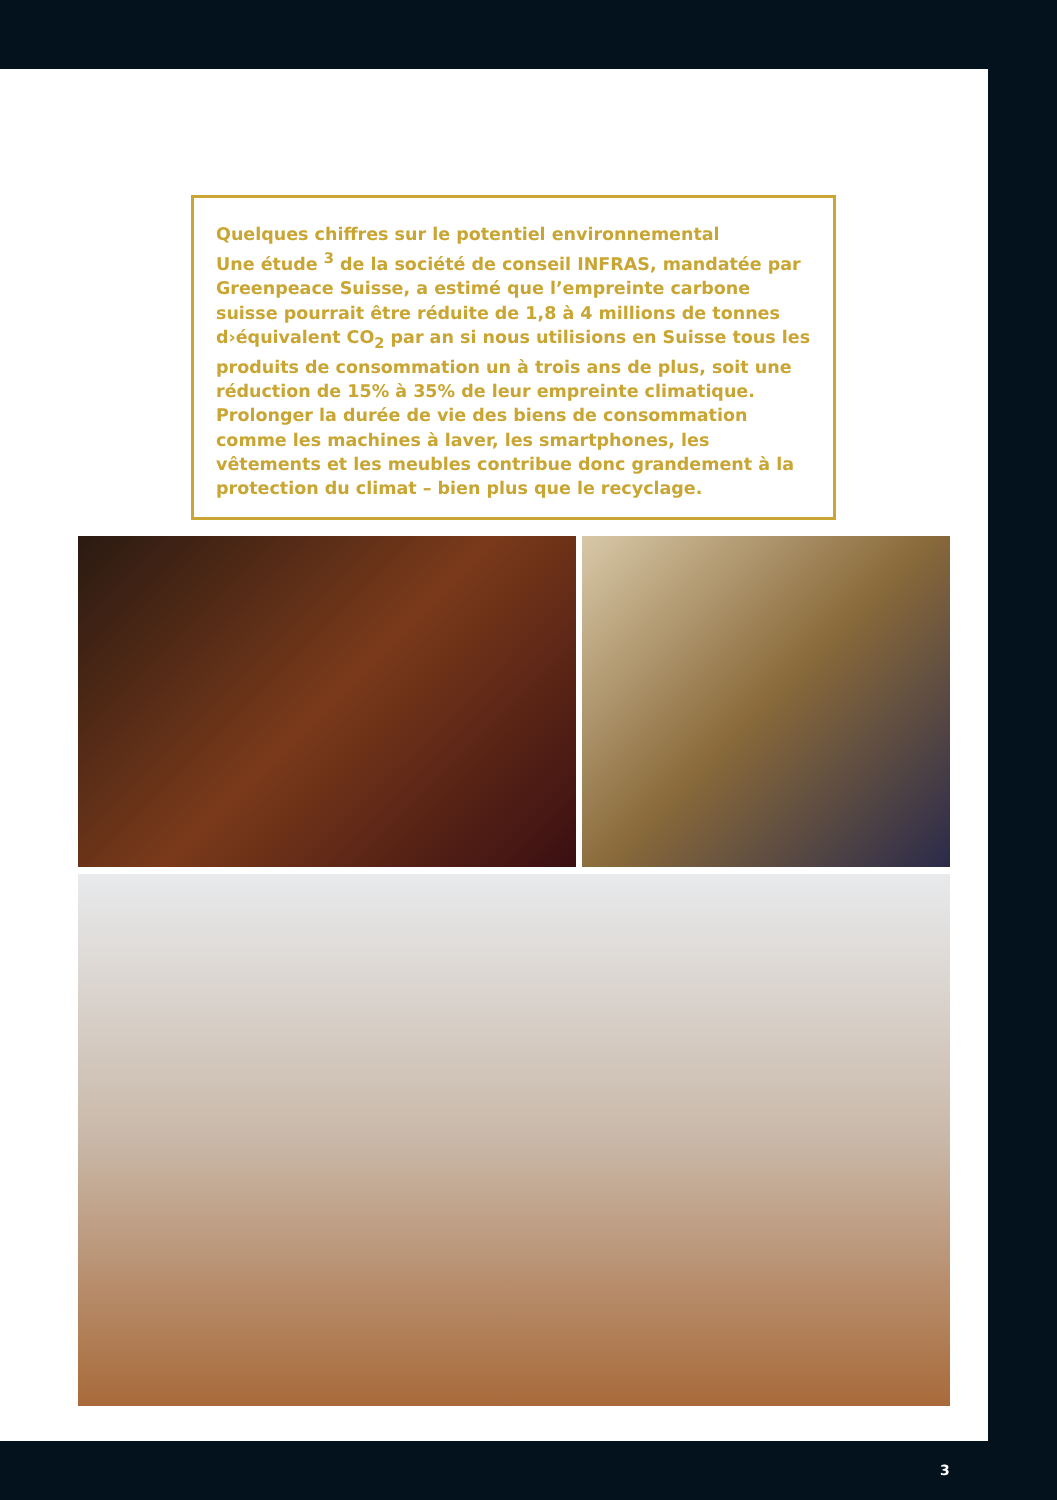Quelques chiffres sur le potentiel environnemental
Une étude <sup>3</sup> de la société de conseil INFRAS, mandatée par Greenpeace Suisse, a estimé que l’empreinte carbone suisse pourrait être réduite de 1,8 à 4 millions de tonnes d›équivalent CO<sub>2</sub> par an si nous utilisions en Suisse tous les produits de consommation un à trois ans de plus, soit une réduction de 15% à 35% de leur empreinte climatique. Prolonger la durée de vie des biens de consommation comme les machines à laver, les smartphones, les vêtements et les meubles contribue donc grandement à la protection du climat – bien plus que le recyclage.
3